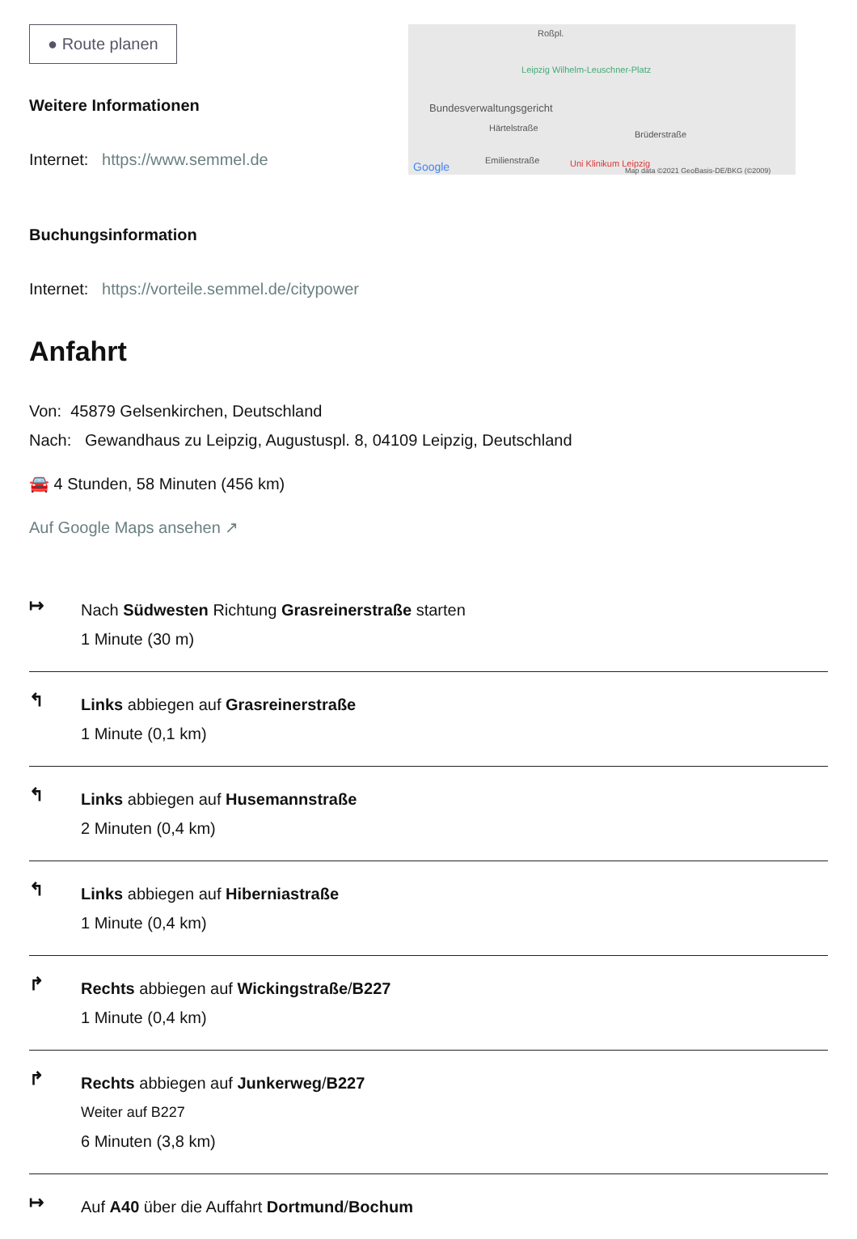● Route planen
Weitere Informationen
Internet: https://www.semmel.de
Buchungsinformation
Internet: https://vorteile.semmel.de/citypower
Roßpl.
Leipzig Wilhelm-Leuschner-Platz
Bundesverwaltungsgericht
Härtelstraße
Brüderstraße
Emilienstraße Google Uni Klinikum Leipzig
Map data ©2021 GeoBasis-DE/BKG (©2009)
Anfahrt
Von: 45879 Gelsenkirchen, Deutschland
Nach: Gewandhaus zu Leipzig, Augustuspl. 8, 04109 Leipzig, Deutschland
🚘 4 Stunden, 58 Minuten (456 km)
Auf Google Maps ansehen ↗
↦
Nach Südwesten Richtung Grasreinerstraße starten
1 Minute (30 m)
↰
Links abbiegen auf Grasreinerstraße
1 Minute (0,1 km)
↰
Links abbiegen auf Husemannstraße
2 Minuten (0,4 km)
↰
Links abbiegen auf Hiberniastraße
1 Minute (0,4 km)
↱
Rechts abbiegen auf Wickingstraße/B227
1 Minute (0,4 km)
↱
Rechts abbiegen auf Junkerweg/B227
Weiter auf B227
6 Minuten (3,8 km)
↦
Auf A40 über die Auffahrt Dortmund/Bochum